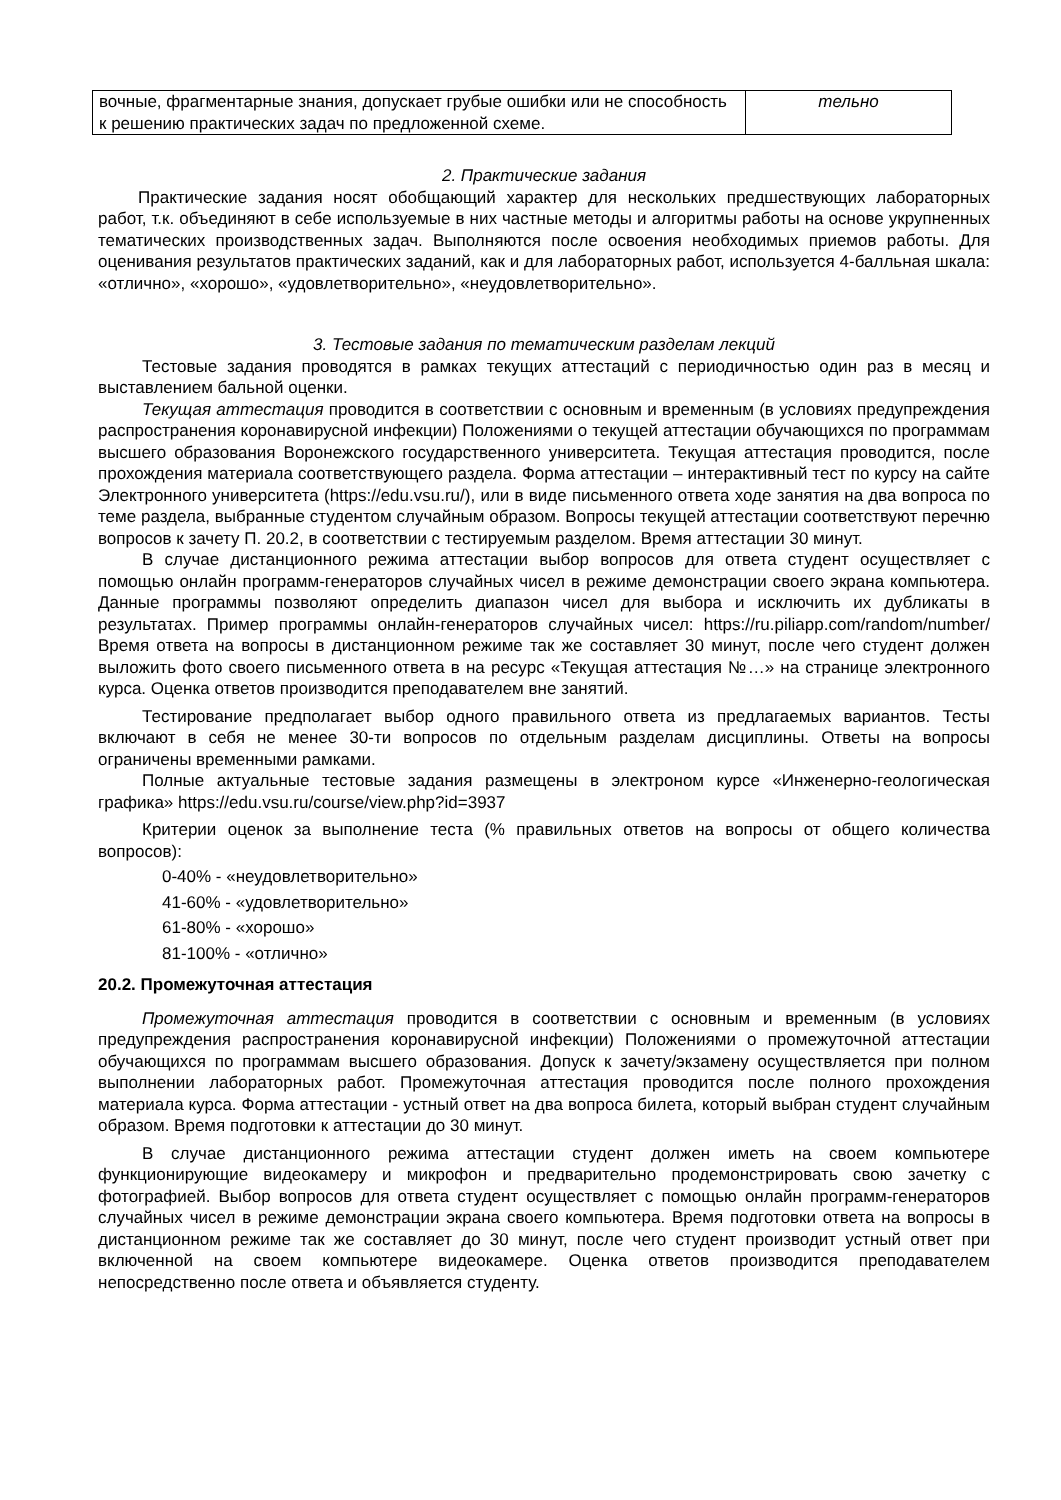| вочные, фрагментарные знания, допускает грубые ошибки или не способность к решению практических задач по предложенной схеме. | тельно |
2. Практические задания
Практические задания носят обобщающий характер для нескольких предшествующих лабораторных работ, т.к. объединяют в себе используемые в них частные методы и алгоритмы работы на основе укрупненных тематических производственных задач. Выполняются после освоения необходимых приемов работы. Для оценивания результатов практических заданий, как и для лабораторных работ, используется 4-балльная шкала: «отлично», «хорошо», «удовлетворительно», «неудовлетворительно».
3. Тестовые задания по тематическим разделам лекций
Тестовые задания проводятся в рамках текущих аттестаций с периодичностью один раз в месяц и выставлением бальной оценки.
Текущая аттестация проводится в соответствии с основным и временным (в условиях предупреждения распространения коронавирусной инфекции) Положениями о текущей аттестации обучающихся по программам высшего образования Воронежского государственного университета. Текущая аттестация проводится, после прохождения материала соответствующего раздела. Форма аттестации – интерактивный тест по курсу на сайте Электронного университета (https://edu.vsu.ru/), или в виде письменного ответа ходе занятия на два вопроса по теме раздела, выбранные студентом случайным образом. Вопросы текущей аттестации соответствуют перечню вопросов к зачету П. 20.2, в соответствии с тестируемым разделом. Время аттестации 30 минут.
В случае дистанционного режима аттестации выбор вопросов для ответа студент осуществляет с помощью онлайн программ-генераторов случайных чисел в режиме демонстрации своего экрана компьютера. Данные программы позволяют определить диапазон чисел для выбора и исключить их дубликаты в результатах. Пример программы онлайн-генераторов случайных чисел: https://ru.piliapp.com/random/number/ Время ответа на вопросы в дистанционном режиме так же составляет 30 минут, после чего студент должен выложить фото своего письменного ответа в на ресурс «Текущая аттестация №…» на странице электронного курса. Оценка ответов производится преподавателем вне занятий.
Тестирование предполагает выбор одного правильного ответа из предлагаемых вариантов. Тесты включают в себя не менее 30-ти вопросов по отдельным разделам дисциплины. Ответы на вопросы ограничены временными рамками.
Полные актуальные тестовые задания размещены в электроном курсе «Инженерно-геологическая графика» https://edu.vsu.ru/course/view.php?id=3937
Критерии оценок за выполнение теста (% правильных ответов на вопросы от общего количества вопросов):
0-40% - «неудовлетворительно»
41-60% - «удовлетворительно»
61-80% - «хорошо»
81-100% - «отлично»
20.2. Промежуточная аттестация
Промежуточная аттестация проводится в соответствии с основным и временным (в условиях предупреждения распространения коронавирусной инфекции) Положениями о промежуточной аттестации обучающихся по программам высшего образования. Допуск к зачету/экзамену осуществляется при полном выполнении лабораторных работ. Промежуточная аттестация проводится после полного прохождения материала курса. Форма аттестации - устный ответ на два вопроса билета, который выбран студент случайным образом. Время подготовки к аттестации до 30 минут.
В случае дистанционного режима аттестации студент должен иметь на своем компьютере функционирующие видеокамеру и микрофон и предварительно продемонстрировать свою зачетку с фотографией. Выбор вопросов для ответа студент осуществляет с помощью онлайн программ-генераторов случайных чисел в режиме демонстрации экрана своего компьютера. Время подготовки ответа на вопросы в дистанционном режиме так же составляет до 30 минут, после чего студент производит устный ответ при включенной на своем компьютере видеокамере. Оценка ответов производится преподавателем непосредственно после ответа и объявляется студенту.